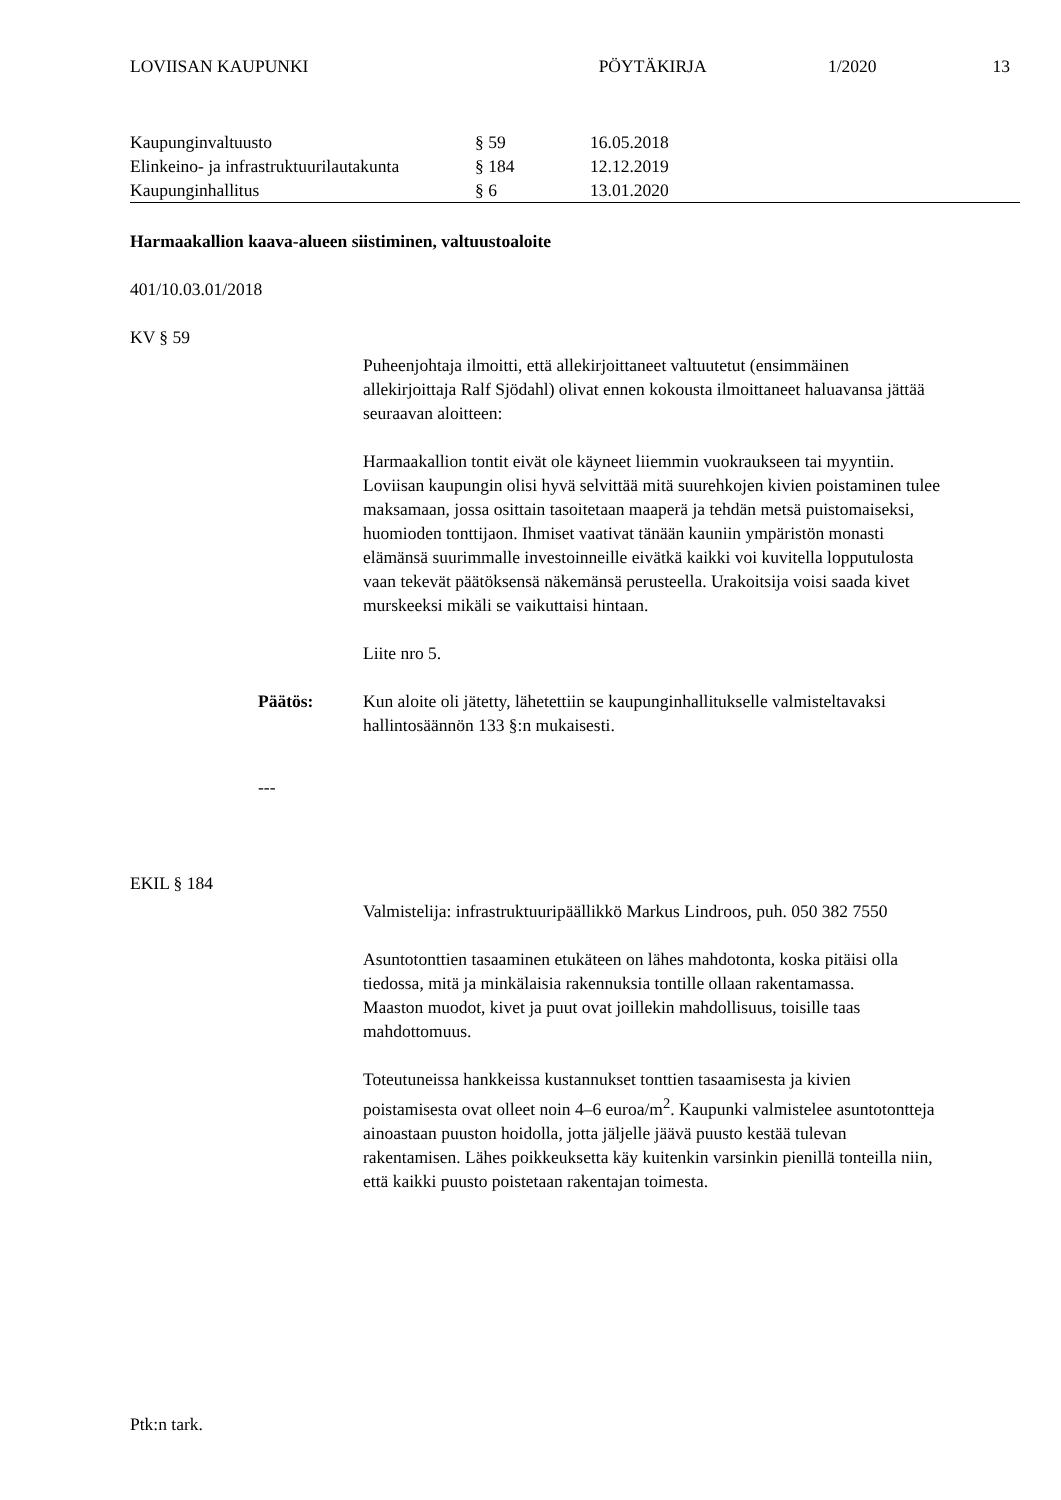LOVIISAN KAUPUNKI PÖYTÄKIRJA 1/2020 13
| Kaupunginvaltuusto | § 59 | 16.05.2018 |
| Elinkeino- ja infrastruktuurilautakunta | § 184 | 12.12.2019 |
| Kaupunginhallitus | § 6 | 13.01.2020 |
Harmaakallion kaava-alueen siistiminen, valtuustoaloite
401/10.03.01/2018
KV § 59
Puheenjohtaja ilmoitti, että allekirjoittaneet valtuutetut (ensimmäinen allekirjoittaja Ralf Sjödahl) olivat ennen kokousta ilmoittaneet haluavansa jättää seuraavan aloitteen:
Harmaakallion tontit eivät ole käyneet liiemmin vuokraukseen tai myyntiin. Loviisan kaupungin olisi hyvä selvittää mitä suurehkojen kivien poistaminen tulee maksamaan, jossa osittain tasoitetaan maaperä ja tehdän metsä puistomaiseksi, huomioden tonttijaon. Ihmiset vaativat tänään kauniin ympäristön monasti elämänsä suurimmalle investoinneille eivätkä kaikki voi kuvitella lopputulosta vaan tekevät päätöksensä näkemänsä perusteella. Urakoitsija voisi saada kivet murskeeksi mikäli se vaikuttaisi hintaan.
Liite nro 5.
Päätös: Kun aloite oli jätetty, lähetettiin se kaupunginhallitukselle valmisteltavaksi hallintosäännön 133 §:n mukaisesti.
---
EKIL § 184
Valmistelija: infrastruktuuripäällikkö Markus Lindroos, puh. 050 382 7550
Asuntotonttien tasaaminen etukäteen on lähes mahdotonta, koska pitäisi olla tiedossa, mitä ja minkälaisia rakennuksia tontille ollaan rakentamassa.
Maaston muodot, kivet ja puut ovat joillekin mahdollisuus, toisille taas mahdottomuus.
Toteutuneissa hankkeissa kustannukset tonttien tasaamisesta ja kivien poistamisesta ovat olleet noin 4–6 euroa/m<sup>2</sup>. Kaupunki valmistelee asuntotontteja ainoastaan puuston hoidolla, jotta jäljelle jäävä puusto kestää tulevan rakentamisen. Lähes poikkeuksetta käy kuitenkin varsinkin pienillä tonteilla niin, että kaikki puusto poistetaan rakentajan toimesta.
Ptk:n tark.